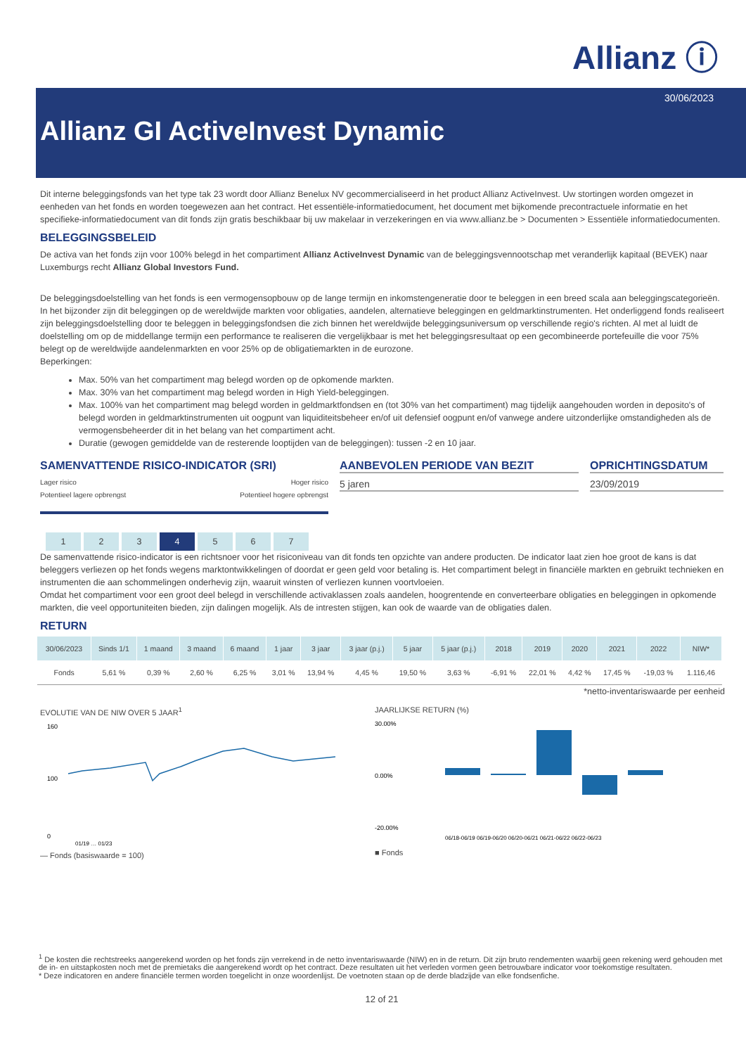Allianz ⓘ
30/06/2023
Allianz GI ActiveInvest Dynamic
Dit interne beleggingsfonds van het type tak 23 wordt door Allianz Benelux NV gecommercialiseerd in het product Allianz ActiveInvest. Uw stortingen worden omgezet in eenheden van het fonds en worden toegewezen aan het contract. Het essentiële-informatiedocument, het document met bijkomende precontractuele informatie en het specifieke-informatiedocument van dit fonds zijn gratis beschikbaar bij uw makelaar in verzekeringen en via www.allianz.be > Documenten > Essentiële informatiedocumenten.
BELEGGINGSBELEID
De activa van het fonds zijn voor 100% belegd in het compartiment Allianz ActiveInvest Dynamic van de beleggingsvennootschap met veranderlijk kapitaal (BEVEK) naar Luxemburgs recht Allianz Global Investors Fund.
De beleggingsdoelstelling van het fonds is een vermogensopbouw op de lange termijn en inkomstengeneratie door te beleggen in een breed scala aan beleggingscategorieën. In het bijzonder zijn dit beleggingen op de wereldwijde markten voor obligaties, aandelen, alternatieve beleggingen en geldmarktinstrumenten. Het onderliggend fonds realiseert zijn beleggingsdoelstelling door te beleggen in beleggingsfondsen die zich binnen het wereldwijde beleggingsuniversum op verschillende regio's richten. Al met al luidt de doelstelling om op de middellange termijn een performance te realiseren die vergelijkbaar is met het beleggingsresultaat op een gecombineerde portefeuille die voor 75% belegt op de wereldwijde aandelenmarkten en voor 25% op de obligatiemarkten in de eurozone.
Beperkingen:
Max. 50% van het compartiment mag belegd worden op de opkomende markten.
Max. 30% van het compartiment mag belegd worden in High Yield-beleggingen.
Max. 100% van het compartiment mag belegd worden in geldmarktfondsen en (tot 30% van het compartiment) mag tijdelijk aangehouden worden in deposito's of belegd worden in geldmarktinstrumenten uit oogpunt van liquiditeitsbeheer en/of uit defensief oogpunt en/of vanwege andere uitzonderlijke omstandigheden als de vermogensbeheerder dit in het belang van het compartiment acht.
Duratie (gewogen gemiddelde van de resterende looptijden van de beleggingen): tussen -2 en 10 jaar.
SAMENVATTENDE RISICO-INDICATOR (SRI)
Lager risico
Potentieel lagere opbrengst
Hoger risico
Potentieel hogere opbrengst
1234567
AANBEVOLEN PERIODE VAN BEZIT
5 jaren
OPRICHTINGSDATUM
23/09/2019
De samenvattende risico-indicator is een richtsnoer voor het risiconiveau van dit fonds ten opzichte van andere producten. De indicator laat zien hoe groot de kans is dat beleggers verliezen op het fonds wegens marktontwikkelingen of doordat er geen geld voor betaling is. Het compartiment belegt in financiële markten en gebruikt technieken en instrumenten die aan schommelingen onderhevig zijn, waaruit winsten of verliezen kunnen voortvloeien.
Omdat het compartiment voor een groot deel belegd in verschillende activaklassen zoals aandelen, hoogrentende en converteerbare obligaties en beleggingen in opkomende markten, die veel opportuniteiten bieden, zijn dalingen mogelijk. Als de intresten stijgen, kan ook de waarde van de obligaties dalen.
RETURN
| 30/06/2023 | Sinds 1/1 | 1 maand | 3 maand | 6 maand | 1 jaar | 3 jaar | 3 jaar (p.j.) | 5 jaar | 5 jaar (p.j.) | 2018 | 2019 | 2020 | 2021 | 2022 | NIW* |
| --- | --- | --- | --- | --- | --- | --- | --- | --- | --- | --- | --- | --- | --- | --- | --- |
| Fonds | 5,61 % | 0,39 % | 2,60 % | 6,25 % | 3,01 % | 13,94 % | 4,45 % | 19,50 % | 3,63 % | -6,91 % | 22,01 % | 4,42 % | 17,45 % | -19,03 % | 1.116,46 |
*netto-inventariswaarde per eenheid
EVOLUTIE VAN DE NIW OVER 5 JAAR<sup>1</sup>
160
100
0
01/19 … 01/23
— Fonds (basiswaarde = 100)
JAARLIJKSE RETURN (%)
30.00%
0.00%
-20.00%
06/18-06/19 06/19-06/20 06/20-06/21 06/21-06/22 06/22-06/23
■ Fonds
<sup>1</sup> De kosten die rechtstreeks aangerekend worden op het fonds zijn verrekend in de netto inventariswaarde (NIW) en in de return. Dit zijn bruto rendementen waarbij geen rekening werd gehouden met de in- en uitstapkosten noch met de premietaks die aangerekend wordt op het contract. Deze resultaten uit het verleden vormen geen betrouwbare indicator voor toekomstige resultaten.
* Deze indicatoren en andere financiële termen worden toegelicht in onze woordenlijst. De voetnoten staan op de derde bladzijde van elke fondsenfiche.
12 of 21